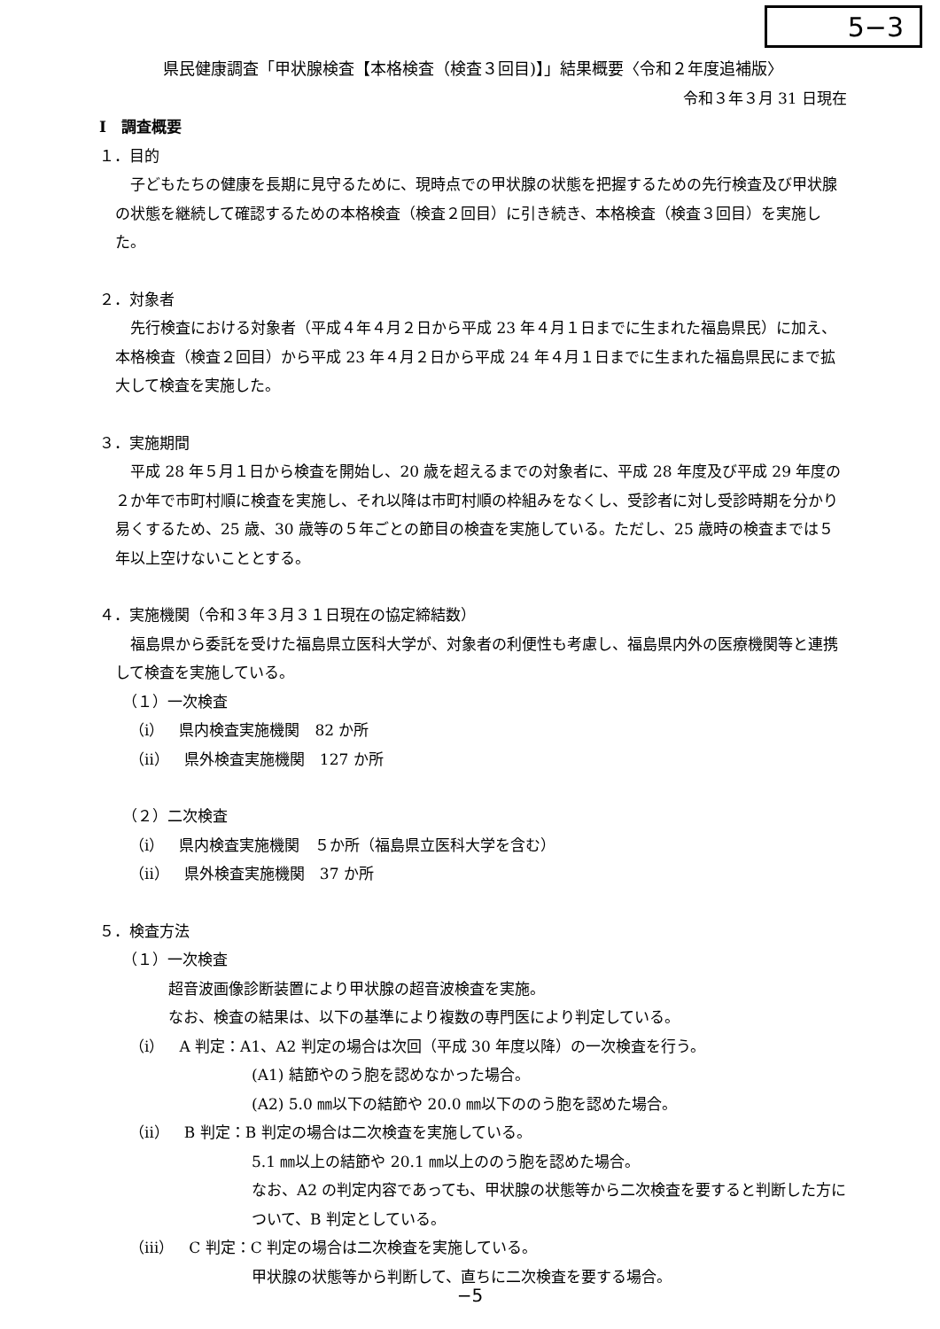5−3
県民健康調査「甲状腺検査【本格検査（検査３回目)】」結果概要〈令和２年度追補版〉
令和３年３月 31 日現在
Ⅰ　調査概要
１．目的
子どもたちの健康を長期に見守るために、現時点での甲状腺の状態を把握するための先行検査及び甲状腺の状態を継続して確認するための本格検査（検査２回目）に引き続き、本格検査（検査３回目）を実施した。
２．対象者
先行検査における対象者（平成４年４月２日から平成 23 年４月１日までに生まれた福島県民）に加え、本格検査（検査２回目）から平成 23 年４月２日から平成 24 年４月１日までに生まれた福島県民にまで拡大して検査を実施した。
３．実施期間
平成 28 年５月１日から検査を開始し、20 歳を超えるまでの対象者に、平成 28 年度及び平成 29 年度の２か年で市町村順に検査を実施し、それ以降は市町村順の枠組みをなくし、受診者に対し受診時期を分かり易くするため、25 歳、30 歳等の５年ごとの節目の検査を実施している。ただし、25 歳時の検査までは５年以上空けないこととする。
４．実施機関（令和３年３月３１日現在の協定締結数）
福島県から委託を受けた福島県立医科大学が、対象者の利便性も考慮し、福島県内外の医療機関等と連携して検査を実施している。
（１）一次検査
（ⅰ）　県内検査実施機関　82 か所
（ⅱ）　県外検査実施機関　127 か所
（２）二次検査
（ⅰ）　県内検査実施機関　５か所（福島県立医科大学を含む）
（ⅱ）　県外検査実施機関　37 か所
５．検査方法
（１）一次検査
超音波画像診断装置により甲状腺の超音波検査を実施。
なお、検査の結果は、以下の基準により複数の専門医により判定している。
（ⅰ）　A 判定：A1、A2 判定の場合は次回（平成 30 年度以降）の一次検査を行う。
(A1) 結節やのう胞を認めなかった場合。
(A2) 5.0 ㎜以下の結節や 20.0 ㎜以下ののう胞を認めた場合。
（ⅱ）　B 判定：B 判定の場合は二次検査を実施している。
5.1 ㎜以上の結節や 20.1 ㎜以上ののう胞を認めた場合。
なお、A2 の判定内容であっても、甲状腺の状態等から二次検査を要すると判断した方について、B 判定としている。
（ⅲ）　C 判定：C 判定の場合は二次検査を実施している。
甲状腺の状態等から判断して、直ちに二次検査を要する場合。
−5